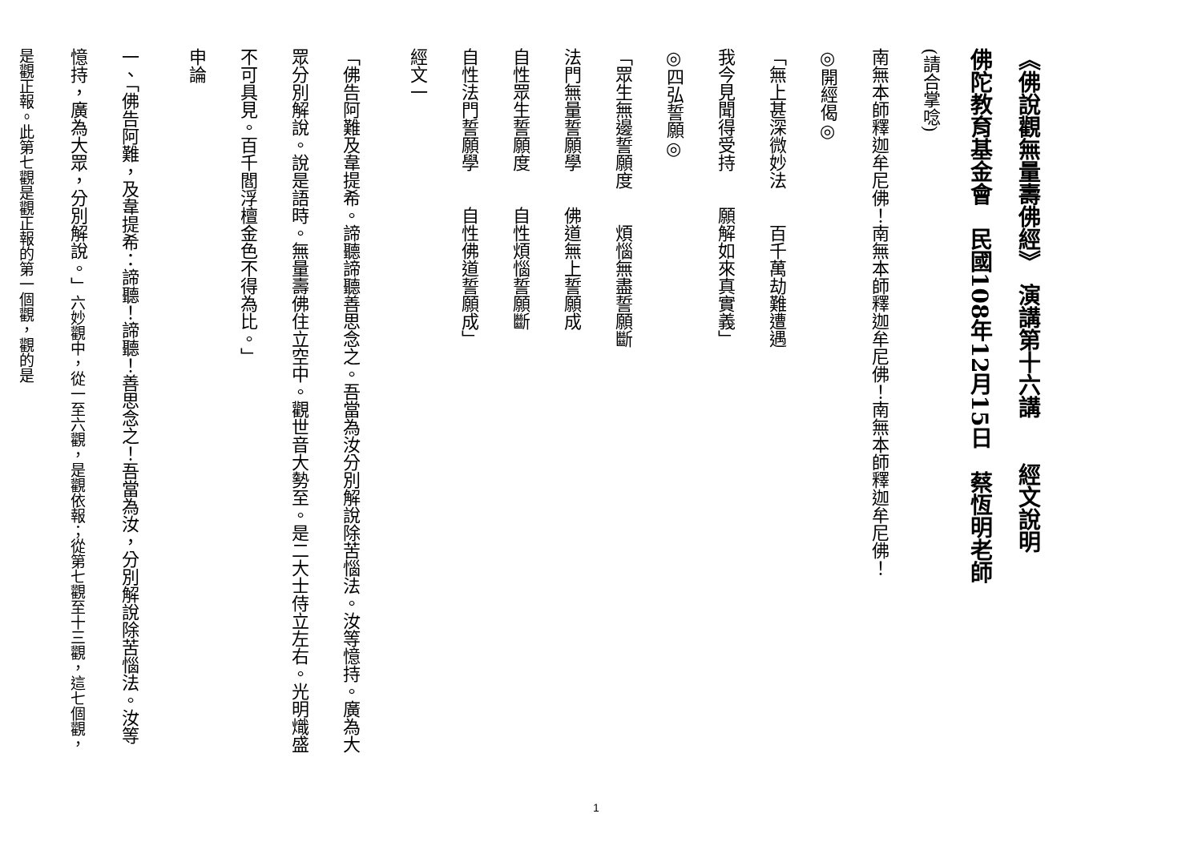《佛說觀無量壽佛經》　演講第十六講　　經文說明
佛陀教育基金會　民國108年12月15日　蔡恆明老師
(請合掌唸)
南無本師釋迦牟尼佛！南無本師釋迦牟尼佛！南無本師釋迦牟尼佛！
◎開經偈◎
「無上甚深微妙法　　百千萬劫難遭遇
我今見聞得受持　　願解如來真實義」
◎四弘誓願◎
「眾生無邊誓願度　　煩惱無盡誓願斷
法門無量誓願學　　佛道無上誓願成
自性眾生誓願度　　自性煩惱誓願斷
自性法門誓願學　　自性佛道誓願成」
經文一
「佛告阿難及韋提希。諦聽諦聽善思念之。吾當為汝分別解說除苦惱法。汝等憶持。廣為大眾分別解說。說是語時。無量壽佛住立空中。觀世音大勢至。是二大士侍立左右。光明熾盛不可具見。百千閻浮檀金色不得為比。」
申論
一、「佛告阿難，及韋提希：諦聽！諦聽！善思念之！吾當為汝，分別解說除苦惱法。汝等憶持，廣為大眾，分別解說。」六妙觀中，從一至六觀，是觀依報；從第七觀至十三觀，這七個觀，是觀正報。此第七觀是觀正報的第一個觀，觀的是
1